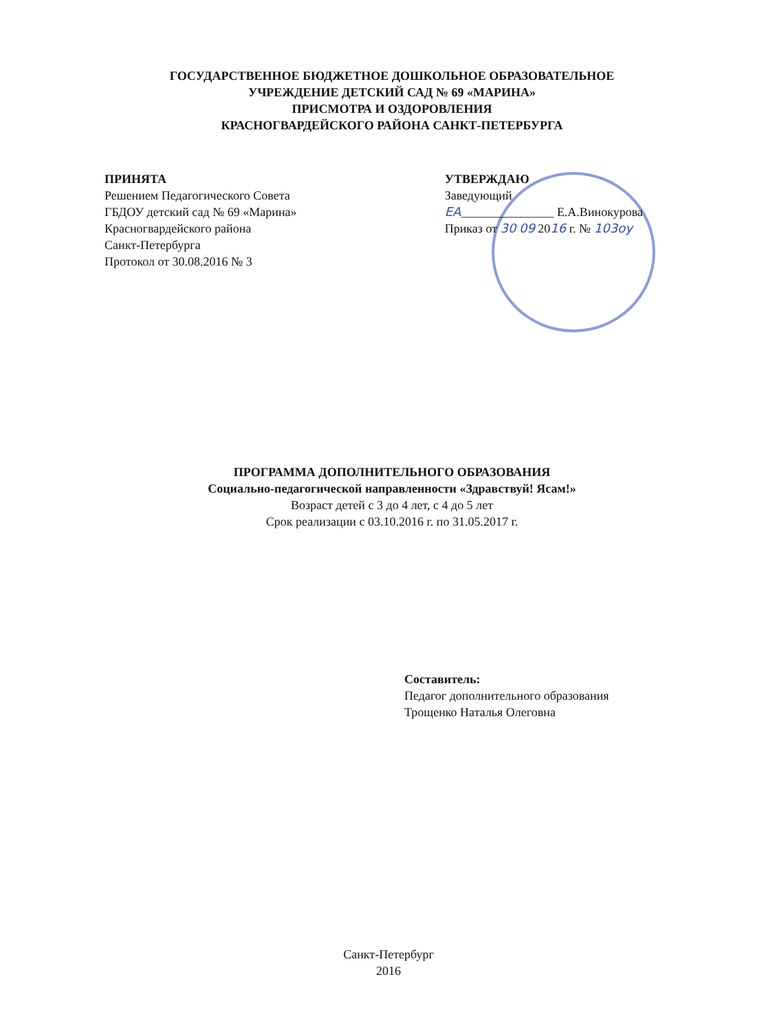ГОСУДАРСТВЕННОЕ БЮДЖЕТНОЕ ДОШКОЛЬНОЕ ОБРАЗОВАТЕЛЬНОЕ
УЧРЕЖДЕНИЕ ДЕТСКИЙ САД № 69 «МАРИНА»
ПРИСМОТРА И ОЗДОРОВЛЕНИЯ
КРАСНОГВАРДЕЙСКОГО РАЙОНА САНКТ-ПЕТЕРБУРГА
ПРИНЯТА
Решением Педагогического Совета
ГБДОУ детский сад № 69 «Марина»
Красногвардейского района
Санкт-Петербурга
Протокол от 30.08.2016 № 3
УТВЕРЖДАЮ
Заведующий
ЕА_______________ Е.А.Винокурова
Приказ от 30 09 2016 г. № 103оу
ПРОГРАММА ДОПОЛНИТЕЛЬНОГО ОБРАЗОВАНИЯ
Социально-педагогической направленности «Здравствуй! Ясам!»
Возраст детей с 3 до 4 лет, с 4 до 5 лет
Срок реализации с 03.10.2016 г. по 31.05.2017 г.
Составитель:
Педагог дополнительного образования
Трощенко Наталья Олеговна
Санкт-Петербург
2016